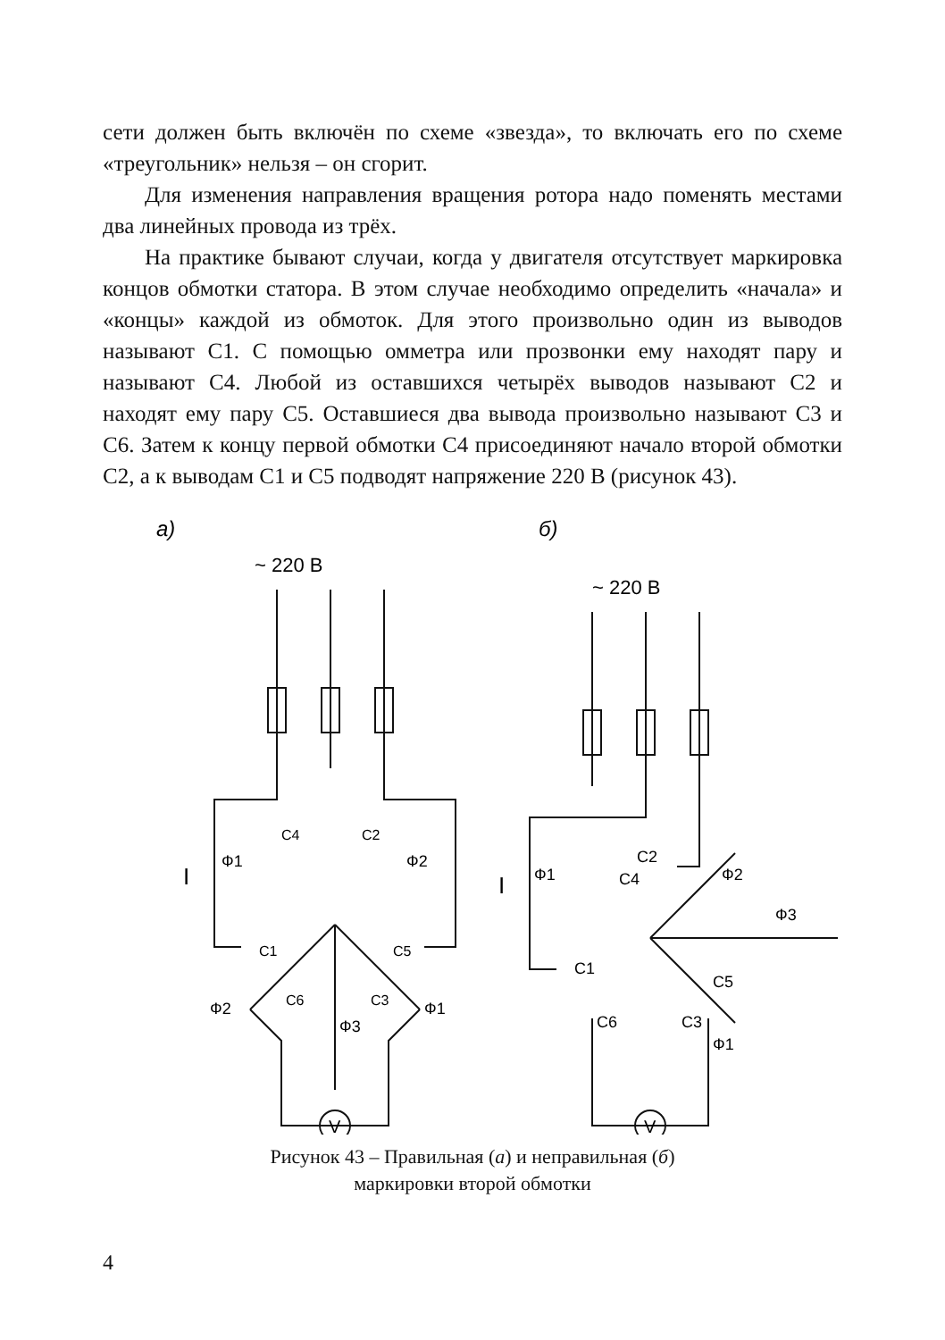сети должен быть включён по схеме «звезда», то включать его по схеме «треугольник» нельзя – он сгорит.
Для изменения направления вращения ротора надо поменять местами два линейных провода из трёх.
На практике бывают случаи, когда у двигателя отсутствует маркировка концов обмотки статора. В этом случае необходимо определить «начала» и «концы» каждой из обмоток. Для этого произвольно один из выводов называют С1. С помощью омметра или прозвонки ему находят пару и называют С4. Любой из оставшихся четырёх выводов называют С2 и находят ему пару С5. Оставшиеся два вывода произвольно называют С3 и С6. Затем к концу первой обмотки С4 присоединяют начало второй обмотки С2, а к выводам С1 и С5 подводят напряжение 220 В (рисунок 43).
а)
~ 220 В
V
Ф1
Ф2
Ф2
Ф1
Ф3
I
С4
С2
С1
С5
С6
С3
б)
~ 220 В
V
Ф1
Ф2
Ф3
Ф1
I
С2
С4
С1
С5
С6
С3
Рисунок 43 – Правильная (а) и неправильная (б)
маркировки второй обмотки
4